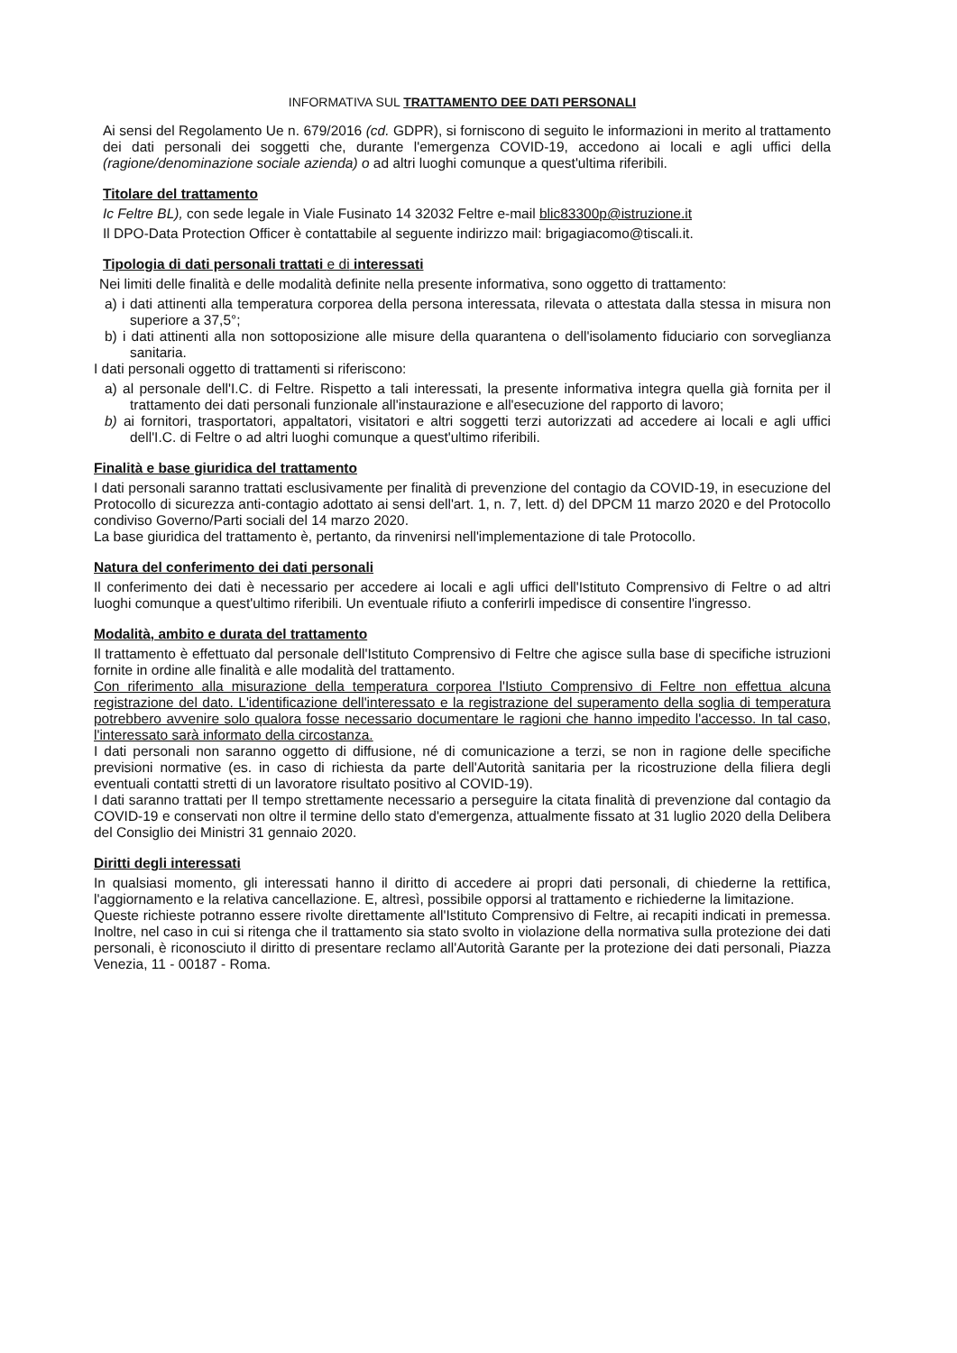INFORMATIVA SUL TRATTAMENTO DEE DATI PERSONALI
Ai sensi del Regolamento Ue n. 679/2016 (cd. GDPR), si forniscono di seguito le informazioni in merito al trattamento dei dati personali dei soggetti che, durante l'emergenza COVID-19, accedono ai locali e agli uffici della (ragione/denominazione sociale azienda) o ad altri luoghi comunque a quest'ultima riferibili.
Titolare del trattamento
Ic Feltre BL), con sede legale in Viale Fusinato 14 32032 Feltre e-mail blic83300p@istruzione.it
Il DPO-Data Protection Officer è contattabile al seguente indirizzo mail: brigagiacomo@tiscali.it.
Tipologia di dati personali trattati e di interessati
Nei limiti delle finalità e delle modalità definite nella presente informativa, sono oggetto di trattamento:
a) i dati attinenti alla temperatura corporea della persona interessata, rilevata o attestata dalla stessa in misura non superiore a 37,5°;
b) i dati attinenti alla non sottoposizione alle misure della quarantena o dell'isolamento fiduciario con sorveglianza sanitaria.
I dati personali oggetto di trattamenti si riferiscono:
a) al personale dell'I.C. di Feltre. Rispetto a tali interessati, la presente informativa integra quella già fornita per il trattamento dei dati personali funzionale all'instaurazione e all'esecuzione del rapporto di lavoro;
b) ai fornitori, trasportatori, appaltatori, visitatori e altri soggetti terzi autorizzati ad accedere ai locali e agli uffici dell'I.C. di Feltre o ad altri luoghi comunque a quest'ultimo riferibili.
Finalità e base giuridica del trattamento
I dati personali saranno trattati esclusivamente per finalità di prevenzione del contagio da COVID-19, in esecuzione del Protocollo di sicurezza anti-contagio adottato ai sensi dell'art. 1, n. 7, lett. d) del DPCM 11 marzo 2020 e del Protocollo condiviso Governo/Parti sociali del 14 marzo 2020.
La base giuridica del trattamento è, pertanto, da rinvenirsi nell'implementazione di tale Protocollo.
Natura del conferimento dei dati personali
Il conferimento dei dati è necessario per accedere ai locali e agli uffici dell'Istituto Comprensivo di Feltre o ad altri luoghi comunque a quest'ultimo riferibili. Un eventuale rifiuto a conferirli impedisce di consentire l'ingresso.
Modalità, ambito e durata del trattamento
Il trattamento è effettuato dal personale dell'Istituto Comprensivo di Feltre che agisce sulla base di specifiche istruzioni fornite in ordine alle finalità e alle modalità del trattamento.
Con riferimento alla misurazione della temperatura corporea l'Istiuto Comprensivo di Feltre non effettua alcuna registrazione del dato. L'identificazione dell'interessato e la registrazione del superamento della soglia di temperatura potrebbero avvenire solo qualora fosse necessario documentare le ragioni che hanno impedito l'accesso. In tal caso, l'interessato sarà informato della circostanza.
I dati personali non saranno oggetto di diffusione, né di comunicazione a terzi, se non in ragione delle specifiche previsioni normative (es. in caso di richiesta da parte dell'Autorità sanitaria per la ricostruzione della filiera degli eventuali contatti stretti di un lavoratore risultato positivo al COVID-19).
I dati saranno trattati per Il tempo strettamente necessario a perseguire la citata finalità di prevenzione dal contagio da COVID-19 e conservati non oltre il termine dello stato d'emergenza, attualmente fissato at 31 luglio 2020 della Delibera del Consiglio dei Ministri 31 gennaio 2020.
Diritti degli interessati
In qualsiasi momento, gli interessati hanno il diritto di accedere ai propri dati personali, di chiederne la rettifica, l'aggiornamento e la relativa cancellazione. E, altresì, possibile opporsi al trattamento e richiederne la limitazione.
Queste richieste potranno essere rivolte direttamente all'Istituto Comprensivo di Feltre, ai recapiti indicati in premessa. Inoltre, nel caso in cui si ritenga che il trattamento sia stato svolto in violazione della normativa sulla protezione dei dati personali, è riconosciuto il diritto di presentare reclamo all'Autorità Garante per la protezione dei dati personali, Piazza Venezia, 11 - 00187 - Roma.